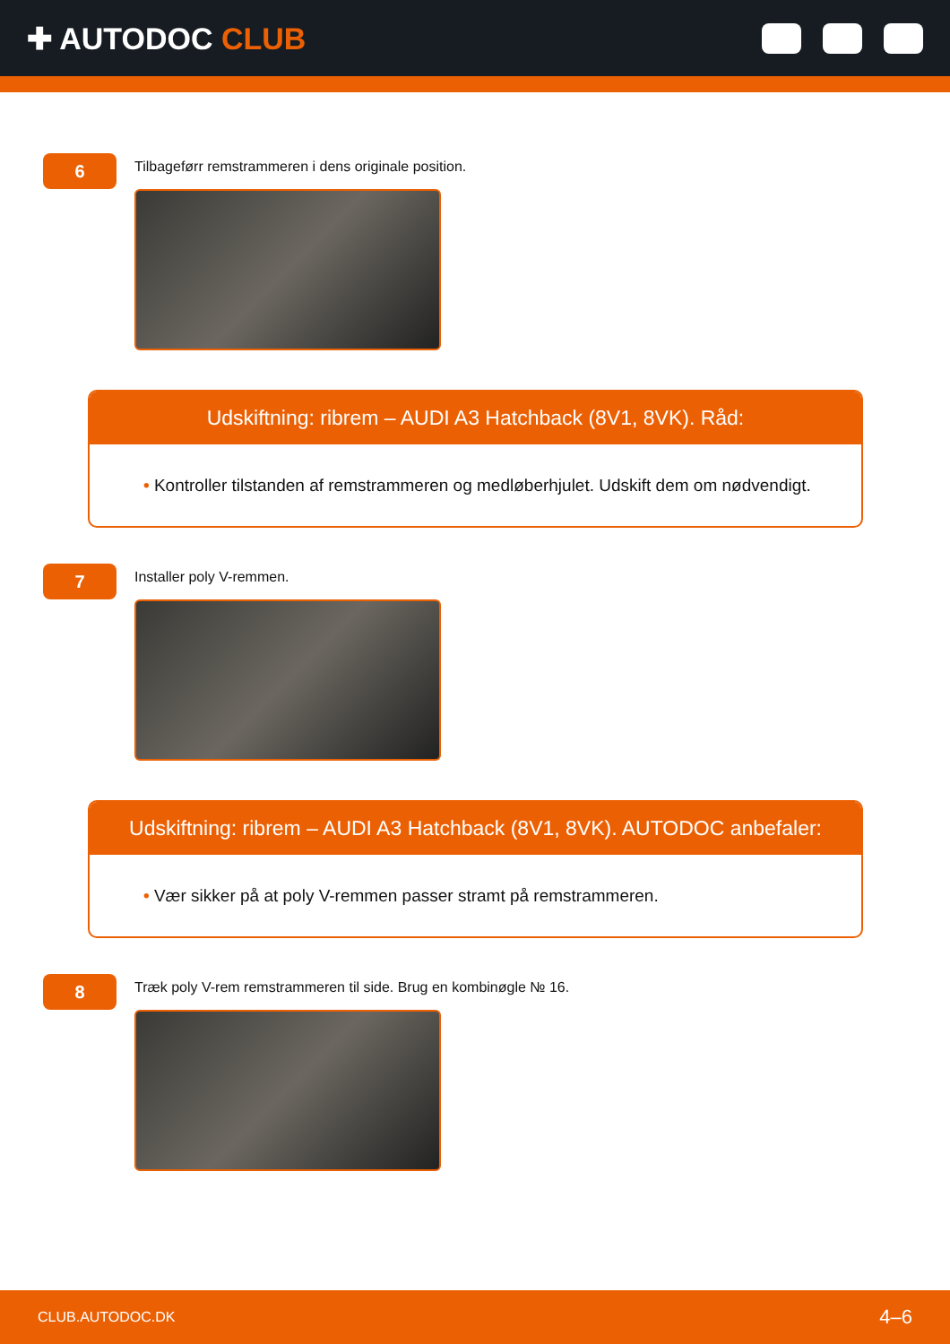✚ AUTODOC CLUB
6
Tilbageførr remstrammeren i dens originale position.
Udskiftning: ribrem – AUDI A3 Hatchback (8V1, 8VK). Råd:
• Kontroller tilstanden af remstrammeren og medløberhjulet. Udskift dem om nødvendigt.
7
Installer poly V-remmen.
Udskiftning: ribrem – AUDI A3 Hatchback (8V1, 8VK). AUTODOC anbefaler:
• Vær sikker på at poly V-remmen passer stramt på remstrammeren.
8
Træk poly V-rem remstrammeren til side. Brug en kombinøgle № 16.
CLUB.AUTODOC.DK 4–6